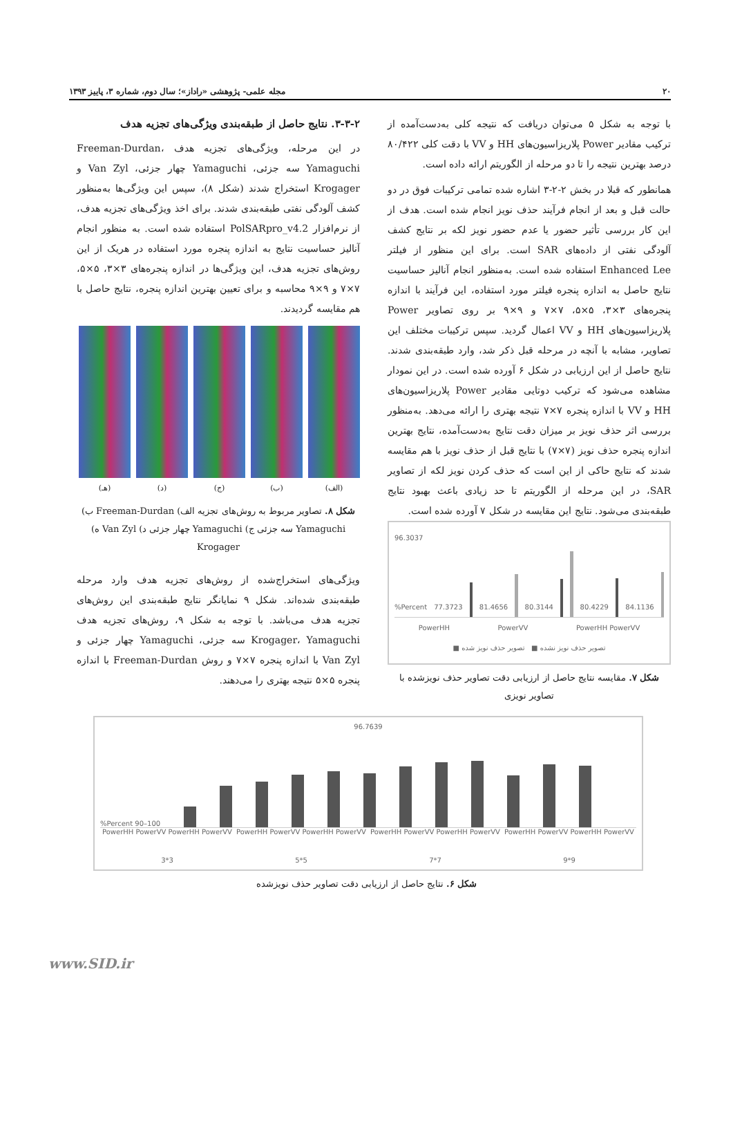۲۰ مجله علمی- پژوهشی «راداز»؛ سال دوم، شماره ۳، پاییز ۱۳۹۳
با توجه به شکل ۵ می‌توان دریافت که نتیجه کلی به‌دست‌آمده از ترکیب مقادیر Power پلاریزاسیون‌های HH و VV با دقت کلی ۸۰/۴۲۲ درصد بهترین نتیجه را تا دو مرحله از الگوریتم ارائه داده است.
همانطور که قبلا در بخش ۲-۲-۳ اشاره شده تمامی ترکیبات فوق در دو حالت قبل و بعد از انجام فرآیند حذف نویز انجام شده است. هدف از این کار بررسی تأثیر حضور یا عدم حضور نویز لکه بر نتایج کشف آلودگی نفتی از داده‌های SAR است. برای این منظور از فیلتر Enhanced Lee استفاده شده است. به‌منظور انجام آنالیز حساسیت نتایج حاصل به اندازه پنجره فیلتر مورد استفاده، این فرآیند با اندازه پنجره‌های ۳×۳، ۵×۵، ۷×۷ و ۹×۹ بر روی تصاویر Power پلاریزاسیون‌های HH و VV اعمال گردید. سپس ترکیبات مختلف این تصاویر، مشابه با آنچه در مرحله قبل ذکر شد، وارد طبقه‌بندی شدند. نتایج حاصل از این ارزیابی در شکل ۶ آورده شده است. در این نمودار مشاهده می‌شود که ترکیب دوتایی مقادیر Power پلاریزاسیون‌های HH و VV با اندازه پنجره ۷×۷ نتیجه بهتری را ارائه می‌دهد. به‌منظور بررسی اثر حذف نویز بر میزان دقت نتایج به‌دست‌آمده، نتایج بهترین اندازه پنجره حذف نویز (۷×۷) با نتایج قبل از حذف نویز با هم مقایسه شدند که نتایج حاکی از این است که حذف کردن نویز لکه از تصاویر SAR، در این مرحله از الگوریتم تا حد زیادی باعث بهبود نتایج طبقه‌بندی می‌شود. نتایج این مقایسه در شکل ۷ آورده شده است.
96.3037
%Percent 77.3723
81.4656
80.3144
80.4229
84.1136
PowerHH PowerVV PowerHH PowerVV
تصویر حذف نویز نشده ■ تصویر حذف نویز شده ■
شکل ۷. مقایسه نتایج حاصل از ارزیابی دقت تصاویر حذف نویزشده با تصاویر نویزی
۳-۳-۲. نتایج حاصل از طبقه‌بندی ویژگی‌های تجزیه هدف
در این مرحله، ویژگی‌های تجزیه هدف Freeman-Durdan، Yamaguchi سه جزئی، Yamaguchi چهار جزئی، Van Zyl و Krogager استخراج شدند (شکل ۸)، سپس این ویژگی‌ها به‌منظور کشف آلودگی نفتی طبقه‌بندی شدند. برای اخذ ویژگی‌های تجزیه هدف، از نرم‌افزار PolSARpro_v4.2 استفاده شده است. به منظور انجام آنالیز حساسیت نتایج به اندازه پنجره مورد استفاده در هریک از این روش‌های تجزیه هدف، این ویژگی‌ها در اندازه پنجره‌های ۳×۳، ۵×۵، ۷×۷ و ۹×۹ محاسبه و برای تعیین بهترین اندازه پنجره، نتایج حاصل با هم مقایسه گردیدند.
(الف) (ب) (ج) (د) (هـ)
شکل ۸. تصاویر مربوط به روش‌های تجزیه الف) Freeman-Durdan ب) Yamaguchi سه جزئی ج) Yamaguchi چهار جزئی د) Van Zyl ه) Krogager
ویژگی‌های استخراج‌شده از روش‌های تجزیه هدف وارد مرحله طبقه‌بندی شده‌اند. شکل ۹ نمایانگر نتایج طبقه‌بندی این روش‌های تجزیه هدف می‌باشد. با توجه به شکل ۹، روش‌های تجزیه هدف Krogager، Yamaguchi سه جزئی، Yamaguchi چهار جزئی و Van Zyl با اندازه پنجره ۷×۷ و روش Freeman-Durdan با اندازه پنجره ۵×۵ نتیجه بهتری را می‌دهند.
96.7639
%Percent 90–100
PowerHH PowerVV PowerHH PowerVV PowerHH PowerVV PowerHH PowerVV PowerHH PowerVV PowerHH PowerVV PowerHH PowerVV PowerHH PowerVV
3*3 5*5 7*7 9*9
شکل ۶. نتایج حاصل از ارزیابی دقت تصاویر حذف نویزشده
www.SID.ir